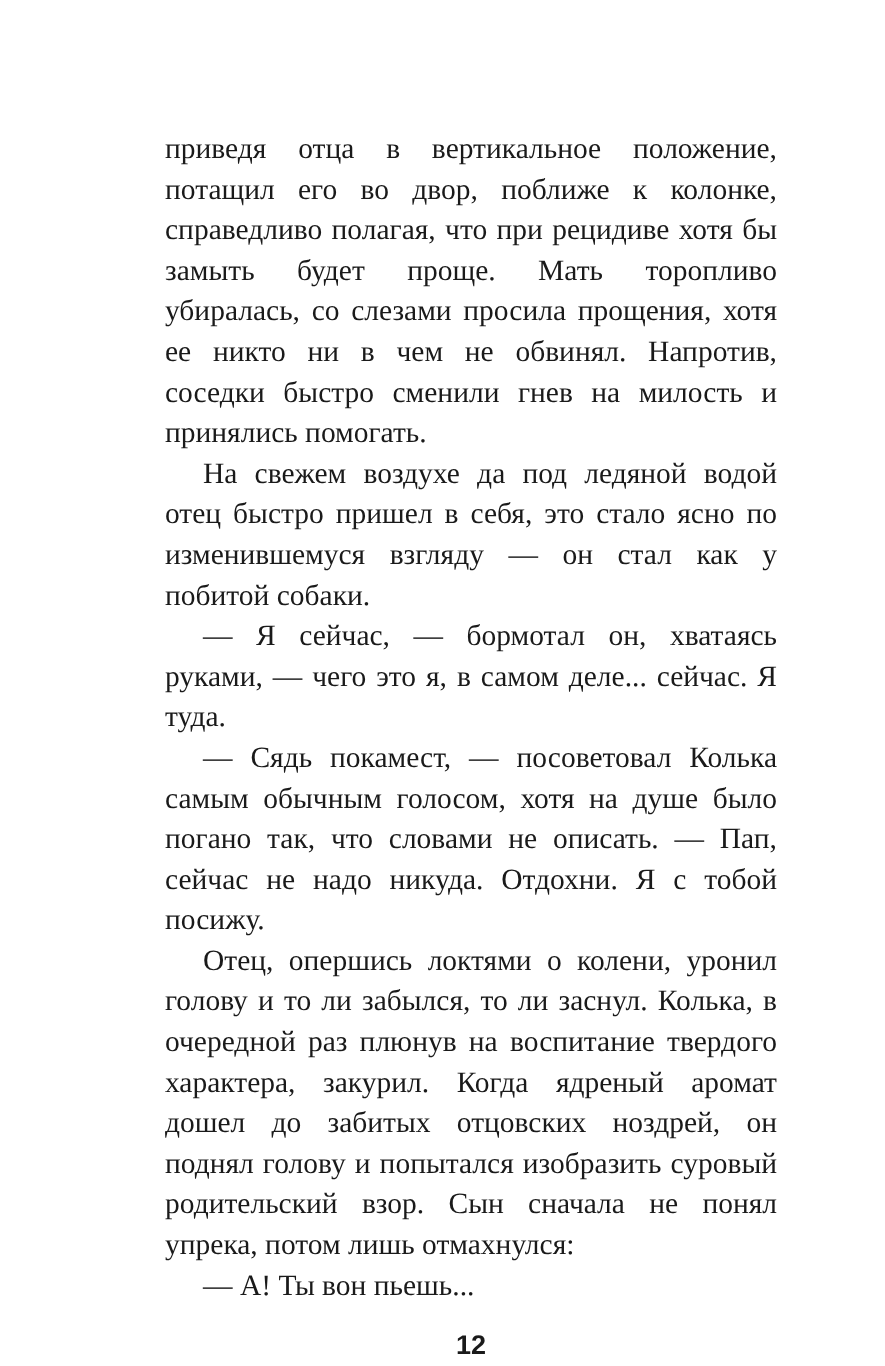приведя отца в вертикальное положение, потащил его во двор, поближе к колонке, справедливо полагая, что при рецидиве хотя бы замыть будет проще. Мать торопливо убиралась, со слезами просила прощения, хотя ее никто ни в чем не обвинял. Напротив, соседки быстро сменили гнев на милость и принялись помогать.
На свежем воздухе да под ледяной водой отец быстро пришел в себя, это стало ясно по изменившемуся взгляду — он стал как у побитой собаки.
— Я сейчас, — бормотал он, хватаясь руками, — чего это я, в самом деле... сейчас. Я туда.
— Сядь покамест, — посоветовал Колька самым обычным голосом, хотя на душе было погано так, что словами не описать. — Пап, сейчас не надо никуда. Отдохни. Я с тобой посижу.
Отец, опершись локтями о колени, уронил голову и то ли забылся, то ли заснул. Колька, в очередной раз плюнув на воспитание твердого характера, закурил. Когда ядреный аромат дошел до забитых отцовских ноздрей, он поднял голову и попытался изобразить суровый родительский взор. Сын сначала не понял упрека, потом лишь отмахнулся:
— А! Ты вон пьешь...
12